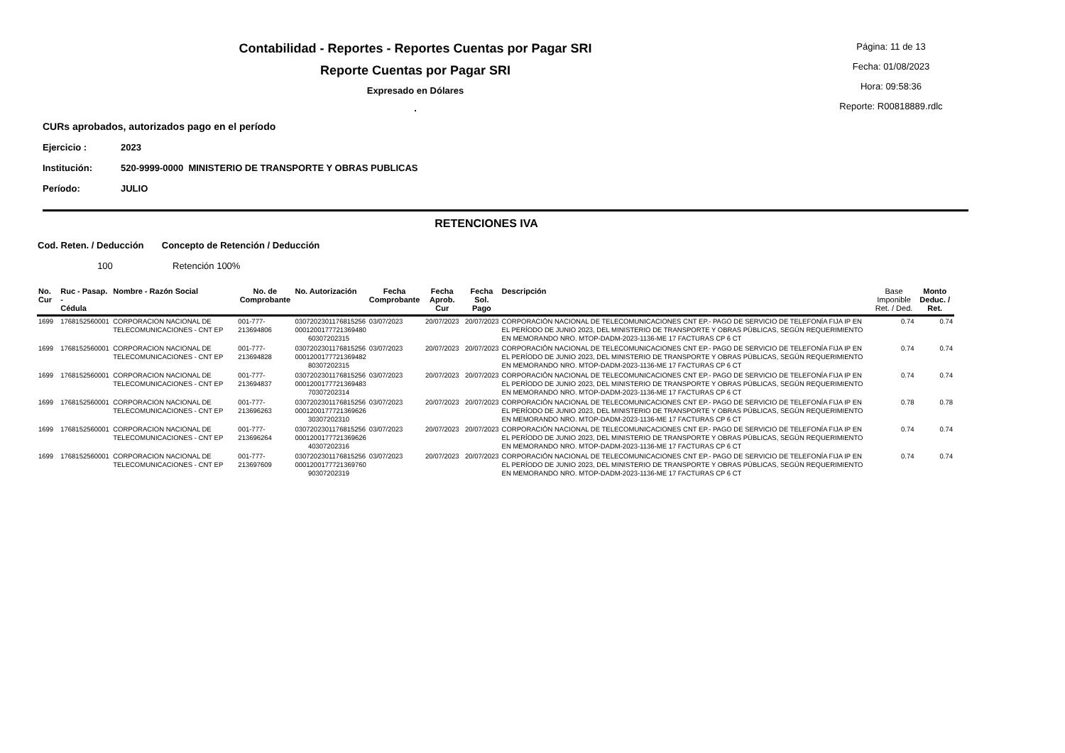Contabilidad - Reportes - Reportes Cuentas por Pagar SRI
Reporte Cuentas por Pagar SRI
Expresado en Dólares
.
Página: 11 de 13
Fecha: 01/08/2023
Hora: 09:58:36
Reporte: R00818889.rdlc
CURs aprobados, autorizados pago en el período
Ejercicio : 2023
Institución: 520-9999-0000 MINISTERIO DE TRANSPORTE Y OBRAS PUBLICAS
Período: JULIO
RETENCIONES IVA
Cod. Reten. / Deducción Concepto de Retención / Deducción
100 Retención 100%
| No. Cur | Ruc - Pasap. - Cédula | Nombre - Razón Social | No. de Comprobante | No. Autorización | Fecha Comprobante | Fecha Aprob. Cur | Fecha Sol. Pago | Descripción | Base Imponible Ret. / Ded. | Monto Deduc. / Ret. |
| --- | --- | --- | --- | --- | --- | --- | --- | --- | --- | --- |
| 1699 | 1768152560001 | CORPORACION NACIONAL DE TELECOMUNICACIONES - CNT EP | 001-777-213694806 | 0307202301176815256 0001200177721369480 60307202315 | 03/07/2023 | 20/07/2023 | 20/07/2023 | CORPORACIÓN NACIONAL DE TELECOMUNICACIONES CNT EP.- PAGO DE SERVICIO DE TELEFONÍA FIJA IP EN EL PERÍODO DE JUNIO 2023, DEL MINISTERIO DE TRANSPORTE Y OBRAS PÚBLICAS, SEGÚN REQUERIMIENTO EN MEMORANDO NRO. MTOP-DADM-2023-1136-ME 17 FACTURAS CP 6 CT | 0.74 | 0.74 |
| 1699 | 1768152560001 | CORPORACION NACIONAL DE TELECOMUNICACIONES - CNT EP | 001-777-213694828 | 0307202301176815256 0001200177721369482 80307202315 | 03/07/2023 | 20/07/2023 | 20/07/2023 | CORPORACIÓN NACIONAL DE TELECOMUNICACIONES CNT EP.- PAGO DE SERVICIO DE TELEFONÍA FIJA IP EN EL PERÍODO DE JUNIO 2023, DEL MINISTERIO DE TRANSPORTE Y OBRAS PÚBLICAS, SEGÚN REQUERIMIENTO EN MEMORANDO NRO. MTOP-DADM-2023-1136-ME 17 FACTURAS CP 6 CT | 0.74 | 0.74 |
| 1699 | 1768152560001 | CORPORACION NACIONAL DE TELECOMUNICACIONES - CNT EP | 001-777-213694837 | 0307202301176815256 0001200177721369483 70307202314 | 03/07/2023 | 20/07/2023 | 20/07/2023 | CORPORACIÓN NACIONAL DE TELECOMUNICACIONES CNT EP.- PAGO DE SERVICIO DE TELEFONÍA FIJA IP EN EL PERÍODO DE JUNIO 2023, DEL MINISTERIO DE TRANSPORTE Y OBRAS PÚBLICAS, SEGÚN REQUERIMIENTO EN MEMORANDO NRO. MTOP-DADM-2023-1136-ME 17 FACTURAS CP 6 CT | 0.74 | 0.74 |
| 1699 | 1768152560001 | CORPORACION NACIONAL DE TELECOMUNICACIONES - CNT EP | 001-777-213696263 | 0307202301176815256 0001200177721369626 30307202310 | 03/07/2023 | 20/07/2023 | 20/07/2023 | CORPORACIÓN NACIONAL DE TELECOMUNICACIONES CNT EP.- PAGO DE SERVICIO DE TELEFONÍA FIJA IP EN EL PERÍODO DE JUNIO 2023, DEL MINISTERIO DE TRANSPORTE Y OBRAS PÚBLICAS, SEGÚN REQUERIMIENTO EN MEMORANDO NRO. MTOP-DADM-2023-1136-ME 17 FACTURAS CP 6 CT | 0.78 | 0.78 |
| 1699 | 1768152560001 | CORPORACION NACIONAL DE TELECOMUNICACIONES - CNT EP | 001-777-213696264 | 0307202301176815256 0001200177721369626 40307202316 | 03/07/2023 | 20/07/2023 | 20/07/2023 | CORPORACIÓN NACIONAL DE TELECOMUNICACIONES CNT EP.- PAGO DE SERVICIO DE TELEFONÍA FIJA IP EN EL PERÍODO DE JUNIO 2023, DEL MINISTERIO DE TRANSPORTE Y OBRAS PÚBLICAS, SEGÚN REQUERIMIENTO EN MEMORANDO NRO. MTOP-DADM-2023-1136-ME 17 FACTURAS CP 6 CT | 0.74 | 0.74 |
| 1699 | 1768152560001 | CORPORACION NACIONAL DE TELECOMUNICACIONES - CNT EP | 001-777-213697609 | 0307202301176815256 0001200177721369760 90307202319 | 03/07/2023 | 20/07/2023 | 20/07/2023 | CORPORACIÓN NACIONAL DE TELECOMUNICACIONES CNT EP.- PAGO DE SERVICIO DE TELEFONÍA FIJA IP EN EL PERÍODO DE JUNIO 2023, DEL MINISTERIO DE TRANSPORTE Y OBRAS PÚBLICAS, SEGÚN REQUERIMIENTO EN MEMORANDO NRO. MTOP-DADM-2023-1136-ME 17 FACTURAS CP 6 CT | 0.74 | 0.74 |